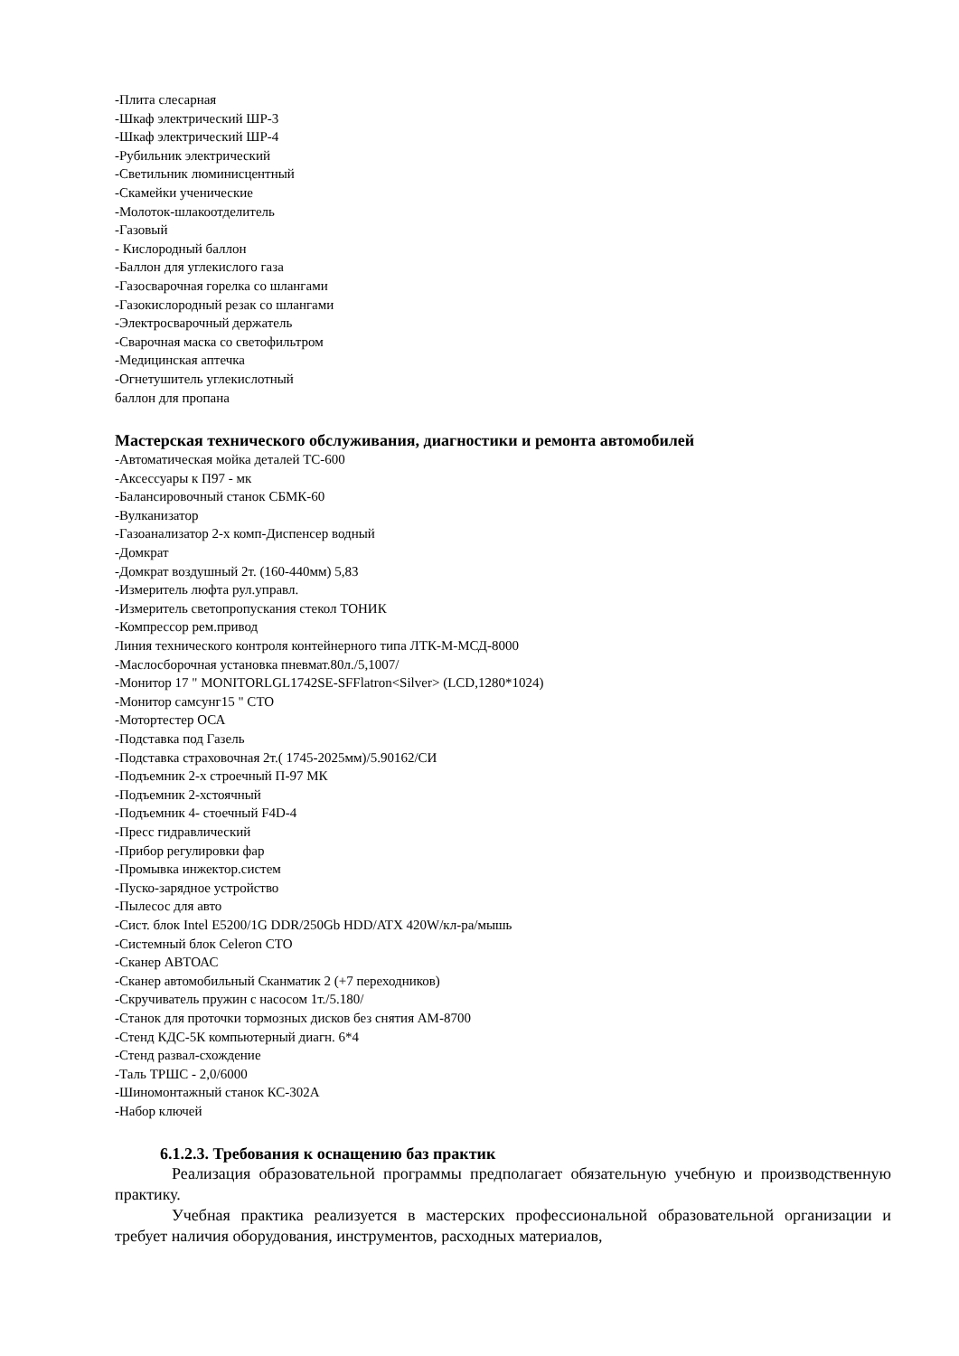-Плита слесарная
-Шкаф электрический ШР-3
-Шкаф электрический ШР-4
-Рубильник электрический
-Светильник люминисцентный
-Скамейки ученические
-Молоток-шлакоотделитель
-Газовый
- Кислородный баллон
-Баллон для углекислого газа
-Газосварочная горелка со шлангами
-Газокислородный резак со шлангами
-Электросварочный держатель
-Сварочная маска со светофильтром
-Медицинская аптечка
-Огнетушитель углекислотный
баллон для пропана
Мастерская технического обслуживания, диагностики и ремонта автомобилей
-Автоматическая мойка деталей ТС-600
-Аксессуары к П97 - мк
-Балансировочный станок СБМК-60
-Вулканизатор
-Газоанализатор 2-х комп-Диспенсер водный
-Домкрат
-Домкрат воздушный 2т. (160-440мм) 5,83
-Измеритель люфта рул.управл.
-Измеритель светопропускания стекол ТОНИК
-Компрессор рем.привод
Линия технического контроля контейнерного типа ЛТК-М-МСД-8000
-Маслосборочная установка пневмат.80л./5,1007/
-Монитор 17 " MONITORLGL1742SE-SFFlatron<Silver> (LCD,1280*1024)
-Монитор самсунг15 " СТО
-Мотортестер ОСА
-Подставка под Газель
-Подставка страховочная 2т.( 1745-2025мм)/5.90162/СИ
-Подъемник 2-х строечный П-97 МК
-Подъемник 2-хстоячный
-Подъемник 4- стоечный F4D-4
-Пресс гидравлический
-Прибор регулировки фар
-Промывка инжектор.систем
-Пуско-зарядное устройство
-Пылесос для авто
-Сист. блок Intel E5200/1G DDR/250Gb HDD/ATX 420W/кл-ра/мышь
-Системный блок Celeron СТО
-Сканер АВТОАС
-Сканер автомобильный Сканматик 2 (+7 переходников)
-Скручиватель пружин с насосом 1т./5.180/
-Станок для проточки тормозных дисков без снятия АМ-8700
-Стенд КДС-5К компьютерный диагн. 6*4
-Стенд развал-схождение
-Таль ТРШС - 2,0/6000
-Шиномонтажный станок КС-302А
-Набор ключей
6.1.2.3. Требования к оснащению баз практик
Реализация образовательной программы предполагает обязательную учебную и производственную практику.
Учебная практика реализуется в мастерских профессиональной образовательной организации и требует наличия оборудования, инструментов, расходных материалов,